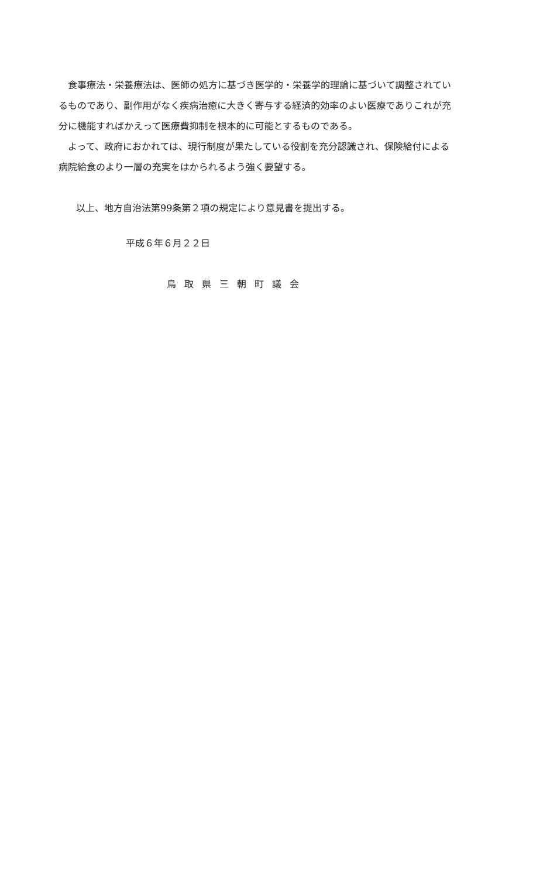食事療法・栄養療法は、医師の処方に基づき医学的・栄養学的理論に基づいて調整されているものであり、副作用がなく疾病治癒に大きく寄与する経済的効率のよい医療でありこれが充分に機能すればかえって医療費抑制を根本的に可能とするものである。
よって、政府におかれては、現行制度が果たしている役割を充分認識され、保険給付による病院給食のより一層の充実をはかられるよう強く要望する。
以上、地方自治法第99条第２項の規定により意見書を提出する。
平成６年６月２２日
鳥取県三朝町議会